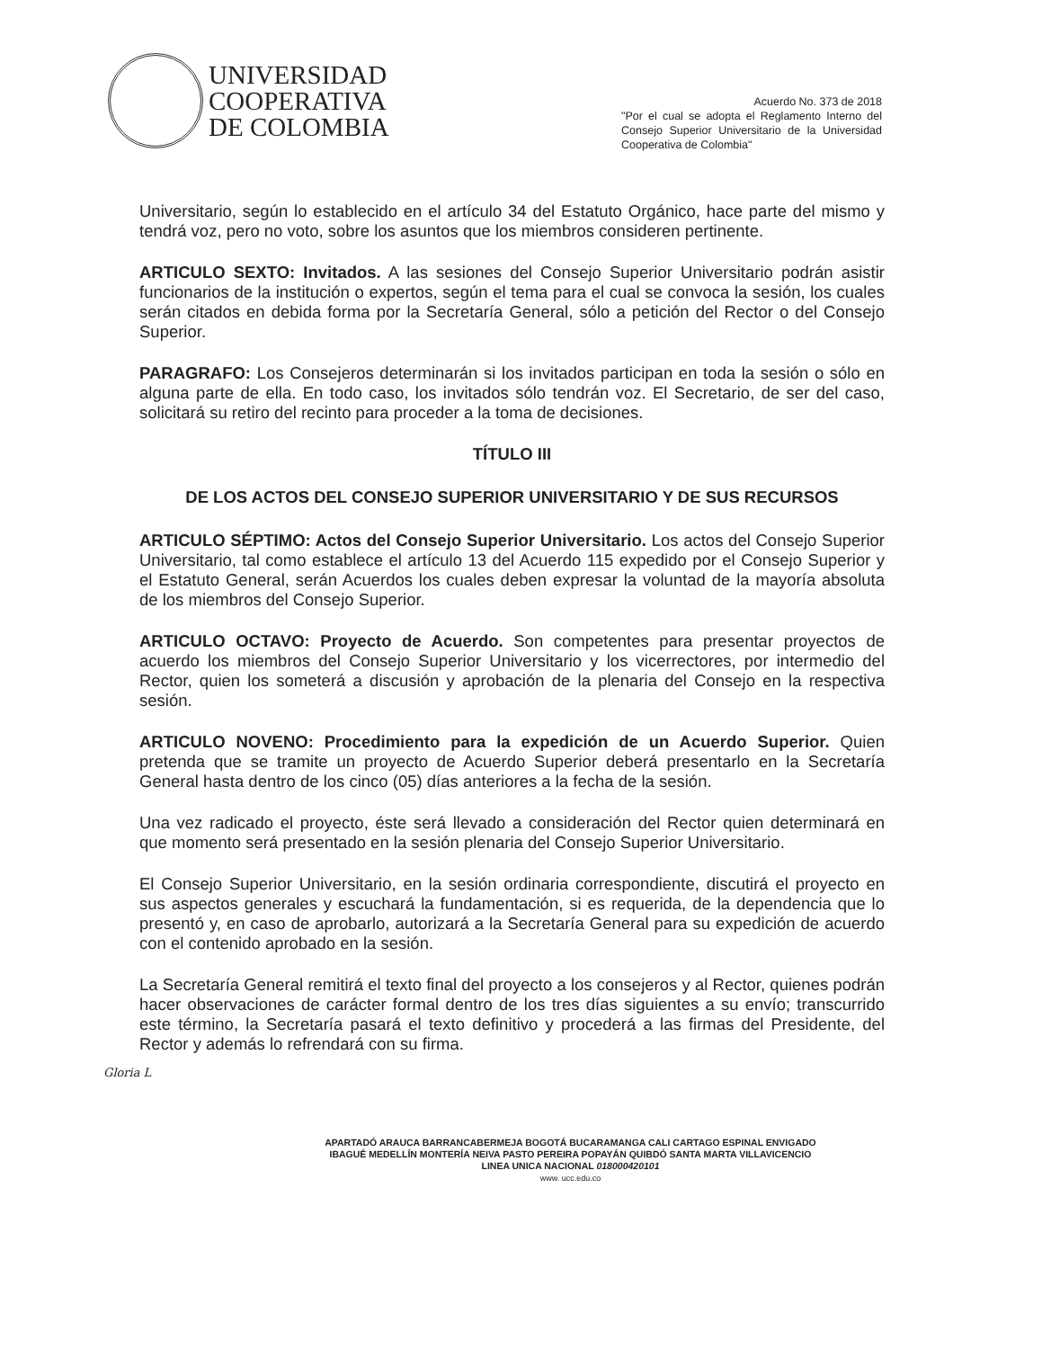UNIVERSIDAD
COOPERATIVA
DE COLOMBIA
Acuerdo No. 373 de 2018
"Por el cual se adopta el Reglamento Interno del Consejo Superior Universitario de la Universidad Cooperativa de Colombia"
Universitario, según lo establecido en el artículo 34 del Estatuto Orgánico, hace parte del mismo y tendrá voz, pero no voto, sobre los asuntos que los miembros consideren pertinente.
ARTICULO SEXTO: Invitados. A las sesiones del Consejo Superior Universitario podrán asistir funcionarios de la institución o expertos, según el tema para el cual se convoca la sesión, los cuales serán citados en debida forma por la Secretaría General, sólo a petición del Rector o del Consejo Superior.
PARAGRAFO: Los Consejeros determinarán si los invitados participan en toda la sesión o sólo en alguna parte de ella. En todo caso, los invitados sólo tendrán voz. El Secretario, de ser del caso, solicitará su retiro del recinto para proceder a la toma de decisiones.
TÍTULO III
DE LOS ACTOS DEL CONSEJO SUPERIOR UNIVERSITARIO Y DE SUS RECURSOS
ARTICULO SÉPTIMO: Actos del Consejo Superior Universitario. Los actos del Consejo Superior Universitario, tal como establece el artículo 13 del Acuerdo 115 expedido por el Consejo Superior y el Estatuto General, serán Acuerdos los cuales deben expresar la voluntad de la mayoría absoluta de los miembros del Consejo Superior.
ARTICULO OCTAVO: Proyecto de Acuerdo. Son competentes para presentar proyectos de acuerdo los miembros del Consejo Superior Universitario y los vicerrectores, por intermedio del Rector, quien los someterá a discusión y aprobación de la plenaria del Consejo en la respectiva sesión.
ARTICULO NOVENO: Procedimiento para la expedición de un Acuerdo Superior. Quien pretenda que se tramite un proyecto de Acuerdo Superior deberá presentarlo en la Secretaría General hasta dentro de los cinco (05) días anteriores a la fecha de la sesión.
Una vez radicado el proyecto, éste será llevado a consideración del Rector quien determinará en que momento será presentado en la sesión plenaria del Consejo Superior Universitario.
El Consejo Superior Universitario, en la sesión ordinaria correspondiente, discutirá el proyecto en sus aspectos generales y escuchará la fundamentación, si es requerida, de la dependencia que lo presentó y, en caso de aprobarlo, autorizará a la Secretaría General para su expedición de acuerdo con el contenido aprobado en la sesión.
La Secretaría General remitirá el texto final del proyecto a los consejeros y al Rector, quienes podrán hacer observaciones de carácter formal dentro de los tres días siguientes a su envío; transcurrido este término, la Secretaría pasará el texto definitivo y procederá a las firmas del Presidente, del Rector y además lo refrendará con su firma.
Gloria L
APARTADÓ ARAUCA BARRANCABERMEJA BOGOTÁ BUCARAMANGA CALI CARTAGO ESPINAL ENVIGADO
IBAGUÉ MEDELLÍN MONTERÍA NEIVA PASTO PEREIRA POPAYÁN QUIBDÓ SANTA MARTA VILLAVICENCIO
LINEA UNICA NACIONAL 018000420101
www. ucc.edu.co